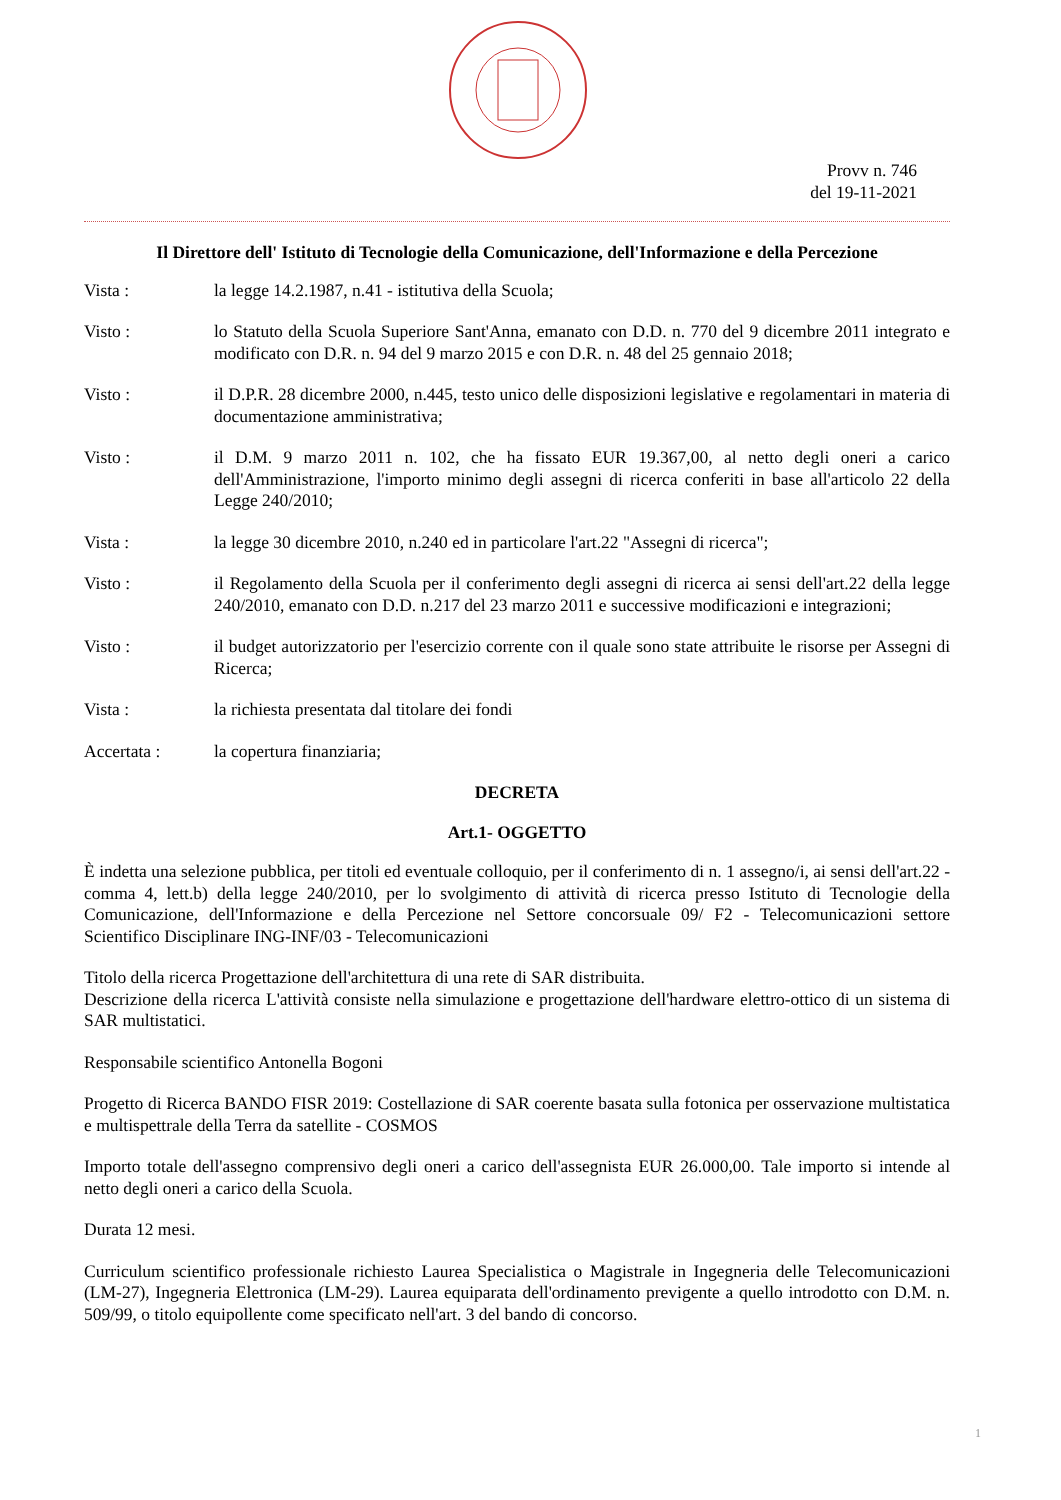Provv n. 746
del 19-11-2021
Il Direttore dell' Istituto di Tecnologie della Comunicazione, dell'Informazione e della Percezione
Vista : la legge 14.2.1987, n.41 - istitutiva della Scuola;
Visto : lo Statuto della Scuola Superiore Sant'Anna, emanato con D.D. n. 770 del 9 dicembre 2011 integrato e modificato con D.R. n. 94 del 9 marzo 2015 e con D.R. n. 48 del 25 gennaio 2018;
Visto : il D.P.R. 28 dicembre 2000, n.445, testo unico delle disposizioni legislative e regolamentari in materia di documentazione amministrativa;
Visto : il D.M. 9 marzo 2011 n. 102, che ha fissato EUR 19.367,00, al netto degli oneri a carico dell'Amministrazione, l'importo minimo degli assegni di ricerca conferiti in base all'articolo 22 della Legge 240/2010;
Vista : la legge 30 dicembre 2010, n.240 ed in particolare l'art.22 "Assegni di ricerca";
Visto : il Regolamento della Scuola per il conferimento degli assegni di ricerca ai sensi dell'art.22 della legge 240/2010, emanato con D.D. n.217 del 23 marzo 2011 e successive modificazioni e integrazioni;
Visto : il budget autorizzatorio per l'esercizio corrente con il quale sono state attribuite le risorse per Assegni di Ricerca;
Vista : la richiesta presentata dal titolare dei fondi
Accertata : la copertura finanziaria;
DECRETA
Art.1- OGGETTO
È indetta una selezione pubblica, per titoli ed eventuale colloquio, per il conferimento di n. 1 assegno/i, ai sensi dell'art.22 - comma 4, lett.b) della legge 240/2010, per lo svolgimento di attività di ricerca presso Istituto di Tecnologie della Comunicazione, dell'Informazione e della Percezione nel Settore concorsuale 09/ F2 - Telecomunicazioni settore Scientifico Disciplinare ING-INF/03 - Telecomunicazioni
Titolo della ricerca Progettazione dell'architettura di una rete di SAR distribuita.
Descrizione della ricerca L'attività consiste nella simulazione e progettazione dell'hardware elettro-ottico di un sistema di SAR multistatici.
Responsabile scientifico Antonella Bogoni
Progetto di Ricerca BANDO FISR 2019: Costellazione di SAR coerente basata sulla fotonica per osservazione multistatica e multispettrale della Terra da satellite - COSMOS
Importo totale dell'assegno comprensivo degli oneri a carico dell'assegnista EUR 26.000,00. Tale importo si intende al netto degli oneri a carico della Scuola.
Durata 12 mesi.
Curriculum scientifico professionale richiesto Laurea Specialistica o Magistrale in Ingegneria delle Telecomunicazioni (LM-27), Ingegneria Elettronica (LM-29). Laurea equiparata dell'ordinamento previgente a quello introdotto con D.M. n. 509/99, o titolo equipollente come specificato nell'art. 3 del bando di concorso.
1